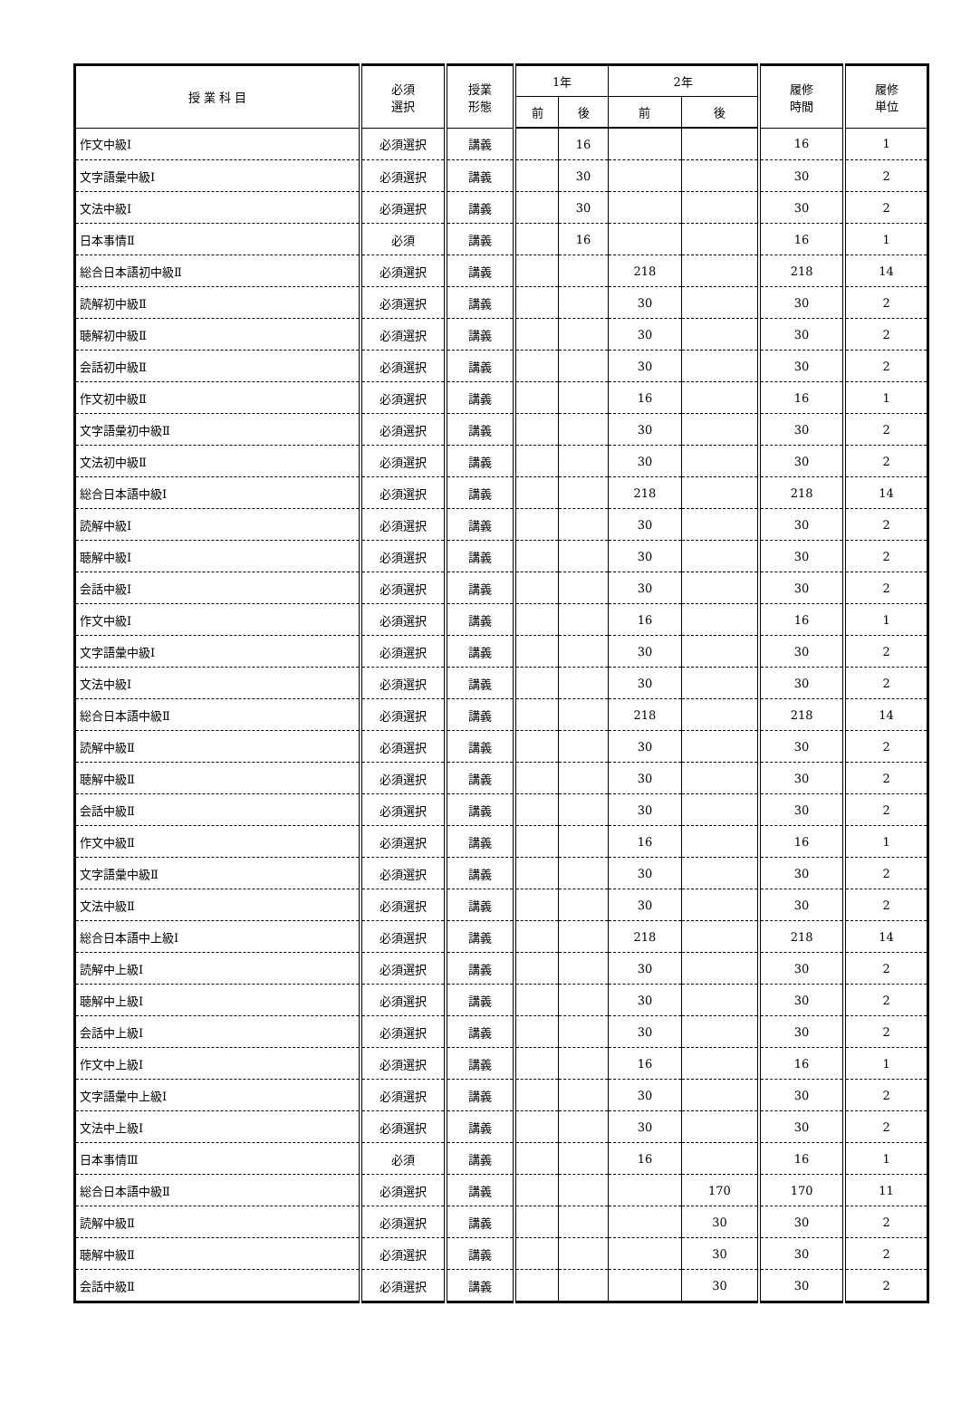| 授 業 科 目 | 必須 選択 | 授業 形態 | 1年 | | 2年 | | 履修 時間 | 履修 単位 |
| --- | --- | --- | --- | --- | --- | --- | --- | --- |
| | | | 前 | 後 | 前 | 後 | | |
| 作文中級Ⅰ | 必須選択 | 講義 | | 16 | | | 16 | 1 |
| 文字語彙中級Ⅰ | 必須選択 | 講義 | | 30 | | | 30 | 2 |
| 文法中級Ⅰ | 必須選択 | 講義 | | 30 | | | 30 | 2 |
| 日本事情Ⅱ | 必須 | 講義 | | 16 | | | 16 | 1 |
| 総合日本語初中級Ⅱ | 必須選択 | 講義 | | | 218 | | 218 | 14 |
| 読解初中級Ⅱ | 必須選択 | 講義 | | | 30 | | 30 | 2 |
| 聴解初中級Ⅱ | 必須選択 | 講義 | | | 30 | | 30 | 2 |
| 会話初中級Ⅱ | 必須選択 | 講義 | | | 30 | | 30 | 2 |
| 作文初中級Ⅱ | 必須選択 | 講義 | | | 16 | | 16 | 1 |
| 文字語彙初中級Ⅱ | 必須選択 | 講義 | | | 30 | | 30 | 2 |
| 文法初中級Ⅱ | 必須選択 | 講義 | | | 30 | | 30 | 2 |
| 総合日本語中級Ⅰ | 必須選択 | 講義 | | | 218 | | 218 | 14 |
| 読解中級Ⅰ | 必須選択 | 講義 | | | 30 | | 30 | 2 |
| 聴解中級Ⅰ | 必須選択 | 講義 | | | 30 | | 30 | 2 |
| 会話中級Ⅰ | 必須選択 | 講義 | | | 30 | | 30 | 2 |
| 作文中級Ⅰ | 必須選択 | 講義 | | | 16 | | 16 | 1 |
| 文字語彙中級Ⅰ | 必須選択 | 講義 | | | 30 | | 30 | 2 |
| 文法中級Ⅰ | 必須選択 | 講義 | | | 30 | | 30 | 2 |
| 総合日本語中級Ⅱ | 必須選択 | 講義 | | | 218 | | 218 | 14 |
| 読解中級Ⅱ | 必須選択 | 講義 | | | 30 | | 30 | 2 |
| 聴解中級Ⅱ | 必須選択 | 講義 | | | 30 | | 30 | 2 |
| 会話中級Ⅱ | 必須選択 | 講義 | | | 30 | | 30 | 2 |
| 作文中級Ⅱ | 必須選択 | 講義 | | | 16 | | 16 | 1 |
| 文字語彙中級Ⅱ | 必須選択 | 講義 | | | 30 | | 30 | 2 |
| 文法中級Ⅱ | 必須選択 | 講義 | | | 30 | | 30 | 2 |
| 総合日本語中上級Ⅰ | 必須選択 | 講義 | | | 218 | | 218 | 14 |
| 読解中上級Ⅰ | 必須選択 | 講義 | | | 30 | | 30 | 2 |
| 聴解中上級Ⅰ | 必須選択 | 講義 | | | 30 | | 30 | 2 |
| 会話中上級Ⅰ | 必須選択 | 講義 | | | 30 | | 30 | 2 |
| 作文中上級Ⅰ | 必須選択 | 講義 | | | 16 | | 16 | 1 |
| 文字語彙中上級Ⅰ | 必須選択 | 講義 | | | 30 | | 30 | 2 |
| 文法中上級Ⅰ | 必須選択 | 講義 | | | 30 | | 30 | 2 |
| 日本事情Ⅲ | 必須 | 講義 | | | 16 | | 16 | 1 |
| 総合日本語中級Ⅱ | 必須選択 | 講義 | | | | 170 | 170 | 11 |
| 読解中級Ⅱ | 必須選択 | 講義 | | | | 30 | 30 | 2 |
| 聴解中級Ⅱ | 必須選択 | 講義 | | | | 30 | 30 | 2 |
| 会話中級Ⅱ | 必須選択 | 講義 | | | | 30 | 30 | 2 |